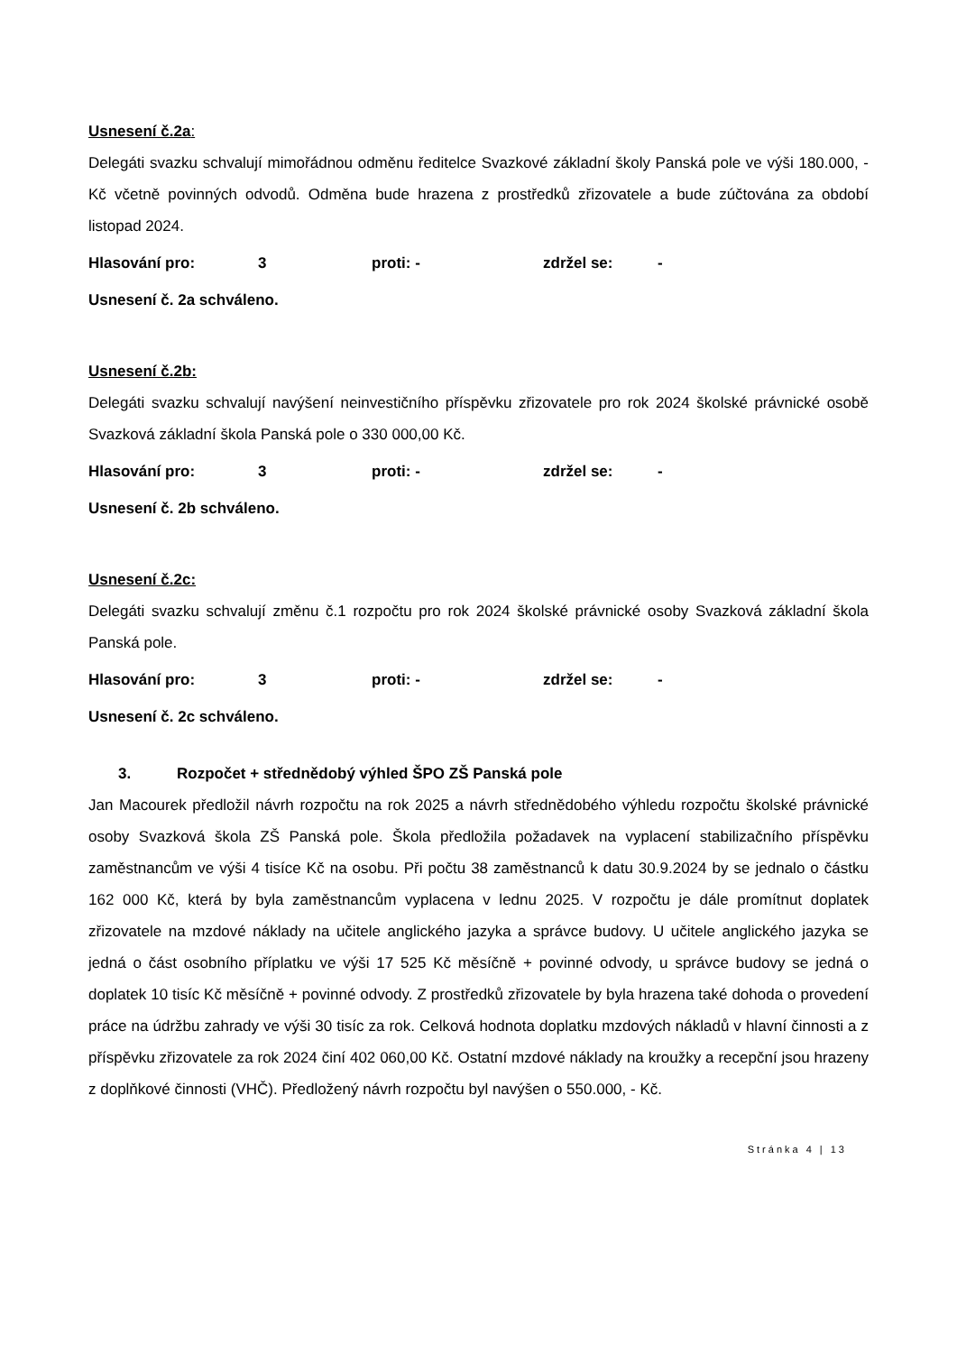Usnesení č.2a:
Delegáti svazku schvalují mimořádnou odměnu ředitelce Svazkové základní školy Panská pole ve výši 180.000, - Kč včetně povinných odvodů. Odměna bude hrazena z prostředků zřizovatele a bude zúčtována za období listopad 2024.
Hlasování pro: 3 proti: - zdržel se: -
Usnesení č. 2a schváleno.
Usnesení č.2b:
Delegáti svazku schvalují navýšení neinvestičního příspěvku zřizovatele pro rok 2024 školské právnické osobě Svazková základní škola Panská pole o 330 000,00 Kč.
Hlasování pro: 3 proti: - zdržel se: -
Usnesení č. 2b schváleno.
Usnesení č.2c:
Delegáti svazku schvalují změnu č.1 rozpočtu pro rok 2024 školské právnické osoby Svazková základní škola Panská pole.
Hlasování pro: 3 proti: - zdržel se: -
Usnesení č. 2c schváleno.
3. Rozpočet + střednědobý výhled ŠPO ZŠ Panská pole
Jan Macourek předložil návrh rozpočtu na rok 2025 a návrh střednědobého výhledu rozpočtu školské právnické osoby Svazková škola ZŠ Panská pole. Škola předložila požadavek na vyplacení stabilizačního příspěvku zaměstnancům ve výši 4 tisíce Kč na osobu. Při počtu 38 zaměstnanců k datu 30.9.2024 by se jednalo o částku 162 000 Kč, která by byla zaměstnancům vyplacena v lednu 2025. V rozpočtu je dále promítnut doplatek zřizovatele na mzdové náklady na učitele anglického jazyka a správce budovy. U učitele anglického jazyka se jedná o část osobního příplatku ve výši 17 525 Kč měsíčně + povinné odvody, u správce budovy se jedná o doplatek 10 tisíc Kč měsíčně + povinné odvody. Z prostředků zřizovatele by byla hrazena také dohoda o provedení práce na údržbu zahrady ve výši 30 tisíc za rok. Celková hodnota doplatku mzdových nákladů v hlavní činnosti a z příspěvku zřizovatele za rok 2024 činí 402 060,00 Kč. Ostatní mzdové náklady na kroužky a recepční jsou hrazeny z doplňkové činnosti (VHČ). Předložený návrh rozpočtu byl navýšen o 550.000, - Kč.
Stránka 4 | 13